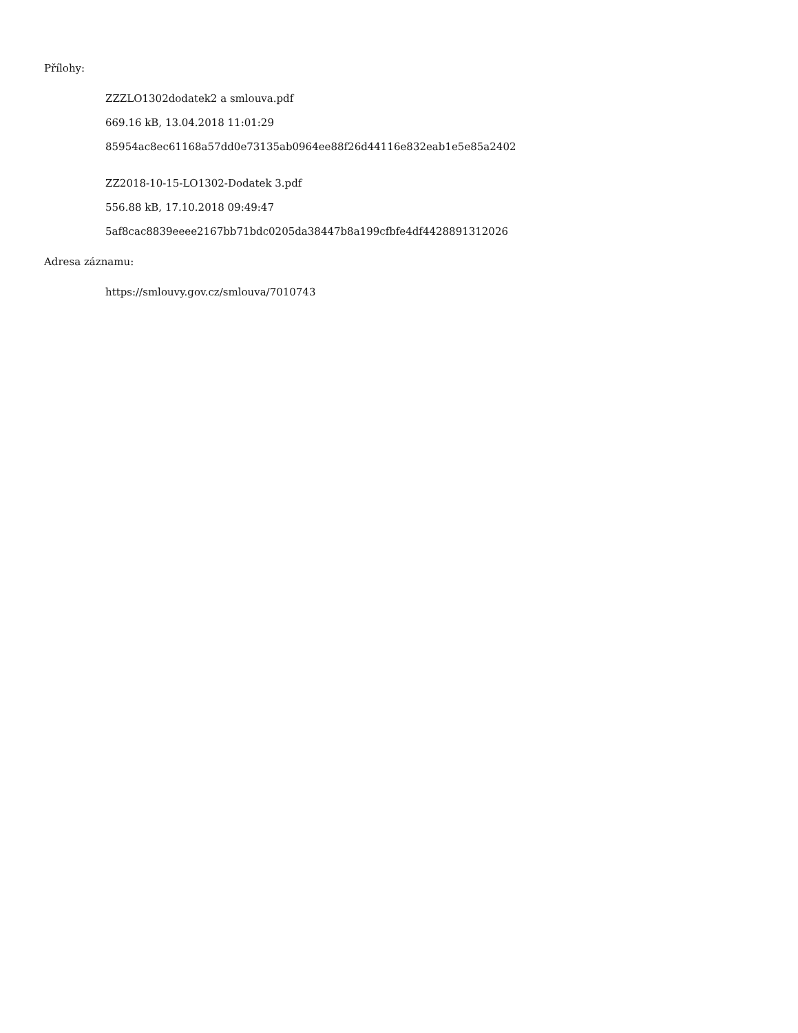Přílohy:
ZZZLO1302dodatek2 a smlouva.pdf
669.16 kB, 13.04.2018 11:01:29
85954ac8ec61168a57dd0e73135ab0964ee88f26d44116e832eab1e5e85a2402
ZZ2018-10-15-LO1302-Dodatek 3.pdf
556.88 kB, 17.10.2018 09:49:47
5af8cac8839eeee2167bb71bdc0205da38447b8a199cfbfe4df4428891312026
Adresa záznamu:
https://smlouvy.gov.cz/smlouva/7010743